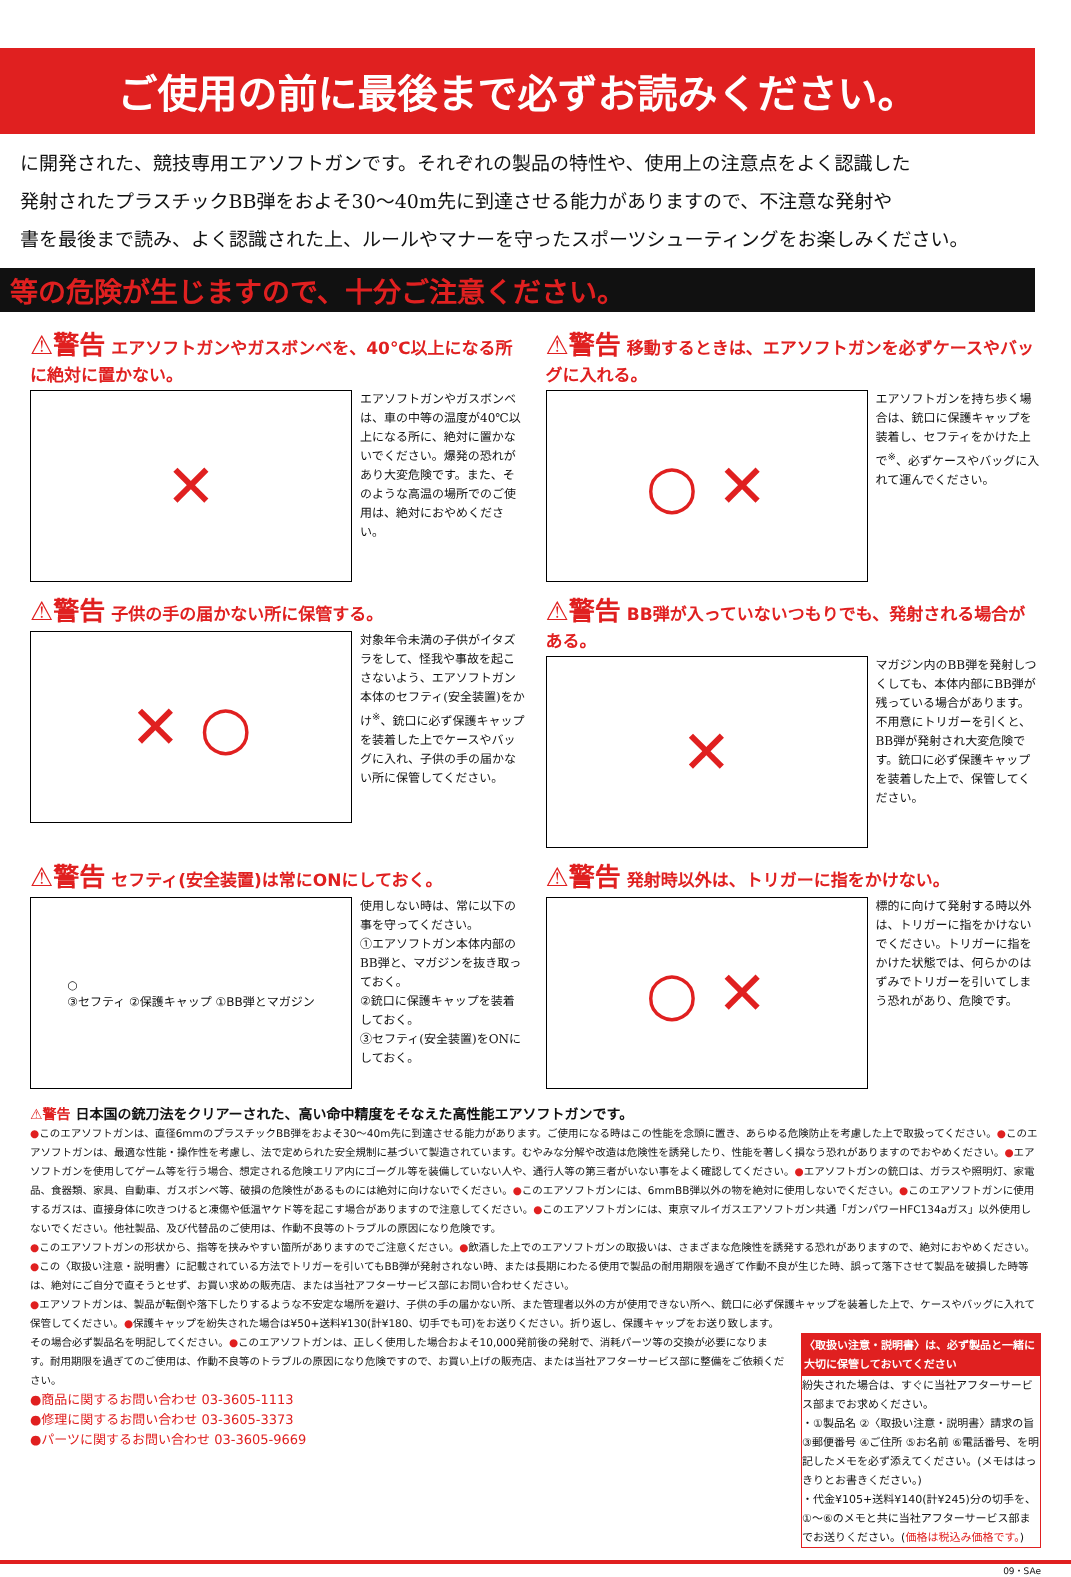ご使用の前に最後まで必ずお読みください。
に開発された、競技専用エアソフトガンです。それぞれの製品の特性や、使用上の注意点をよく認識した
発射されたプラスチックBB弾をおよそ30〜40m先に到達させる能力がありますので、不注意な発射や
書を最後まで読み、よく認識された上、ルールやマナーを守ったスポーツシューティングをお楽しみください。
等の危険が生じますので、十分ご注意ください。
⚠警告 エアソフトガンやガスボンベを、40℃以上になる所に絶対に置かない。
✕
エアソフトガンやガスボンベは、車の中等の温度が40℃以上になる所に、絶対に置かないでください。爆発の恐れがあり大変危険です。また、そのような高温の場所でのご使用は、絶対におやめください。
⚠警告 移動するときは、エアソフトガンを必ずケースやバッグに入れる。
○ ✕
エアソフトガンを持ち歩く場合は、銃口に保護キャップを装着し、セフティをかけた上で<sup>※</sup>、必ずケースやバッグに入れて運んでください。
⚠警告 子供の手の届かない所に保管する。
✕ ○
対象年令未満の子供がイタズラをして、怪我や事故を起こさないよう、エアソフトガン本体のセフティ(安全装置)をかけ<sup>※</sup>、銃口に必ず保護キャップを装着した上でケースやバッグに入れ、子供の手の届かない所に保管してください。
⚠警告 BB弾が入っていないつもりでも、発射される場合がある。
✕
マガジン内のBB弾を発射しつくしても、本体内部にBB弾が残っている場合があります。不用意にトリガーを引くと、BB弾が発射され大変危険です。銃口に必ず保護キャップを装着した上で、保管してください。
⚠警告 セフティ(安全装置)は常にONにしておく。
○
③セフティ ②保護キャップ ①BB弾とマガジン
使用しない時は、常に以下の事を守ってください。
①エアソフトガン本体内部のBB弾と、マガジンを抜き取っておく。
②銃口に保護キャップを装着しておく。
③セフティ(安全装置)をONにしておく。
⚠警告 発射時以外は、トリガーに指をかけない。
○ ✕
標的に向けて発射する時以外は、トリガーに指をかけないでください。トリガーに指をかけた状態では、何らかのはずみでトリガーを引いてしまう恐れがあり、危険です。
⚠警告 日本国の銃刀法をクリアーされた、高い命中精度をそなえた高性能エアソフトガンです。
●このエアソフトガンは、直径6mmのプラスチックBB弾をおよそ30〜40m先に到達させる能力があります。ご使用になる時はこの性能を念頭に置き、あらゆる危険防止を考慮した上で取扱ってください。●このエアソフトガンは、最適な性能・操作性を考慮し、法で定められた安全規制に基づいて製造されています。むやみな分解や改造は危険性を誘発したり、性能を著しく損なう恐れがありますのでおやめください。●エアソフトガンを使用してゲーム等を行う場合、想定される危険エリア内にゴーグル等を装備していない人や、通行人等の第三者がいない事をよく確認してください。●エアソフトガンの銃口は、ガラスや照明灯、家電品、食器類、家具、自動車、ガスボンベ等、破損の危険性があるものには絶対に向けないでください。●このエアソフトガンには、6mmBB弾以外の物を絶対に使用しないでください。●このエアソフトガンに使用するガスは、直接身体に吹きつけると凍傷や低温ヤケド等を起こす場合がありますので注意してください。●このエアソフトガンには、東京マルイガスエアソフトガン共通「ガンパワーHFC134aガス」以外使用しないでください。他社製品、及び代替品のご使用は、作動不良等のトラブルの原因になり危険です。
●このエアソフトガンの形状から、指等を挟みやすい箇所がありますのでご注意ください。●飲酒した上でのエアソフトガンの取扱いは、さまざまな危険性を誘発する恐れがありますので、絶対におやめください。●この〈取扱い注意・説明書〉に記載されている方法でトリガーを引いてもBB弾が発射されない時、または長期にわたる使用で製品の耐用期限を過ぎて作動不良が生じた時、誤って落下させて製品を破損した時等は、絶対にご自分で直そうとせず、お買い求めの販売店、または当社アフターサービス部にお問い合わせください。
●エアソフトガンは、製品が転倒や落下したりするような不安定な場所を避け、子供の手の届かない所、また管理者以外の方が使用できない所へ、銃口に必ず保護キャップを装着した上で、ケースやバッグに入れて保管してください。●保護キャップを紛失された場合は¥50+送料¥130(計¥180、切手でも可)をお送りください。折り返し、保護キャップをお送り致します。
その場合必ず製品名を明記してください。●このエアソフトガンは、正しく使用した場合およそ10,000発前後の発射で、消耗パーツ等の交換が必要になります。耐用期限を過ぎてのご使用は、作動不良等のトラブルの原因になり危険ですので、お買い上げの販売店、または当社アフターサービス部に整備をご依頼ください。
●商品に関するお問い合わせ 03-3605-1113
●修理に関するお問い合わせ 03-3605-3373
●パーツに関するお問い合わせ 03-3605-9669
〈取扱い注意・説明書〉は、必ず製品と一緒に大切に保管しておいてください
紛失された場合は、すぐに当社アフターサービス部までお求めください。
・①製品名 ②〈取扱い注意・説明書〉請求の旨 ③郵便番号 ④ご住所 ⑤お名前 ⑥電話番号、を明記したメモを必ず添えてください。(メモははっきりとお書きください。)
・代金¥105+送料¥140(計¥245)分の切手を、①〜⑥のメモと共に当社アフターサービス部までお送りください。(価格は税込み価格です。)
09・SAe